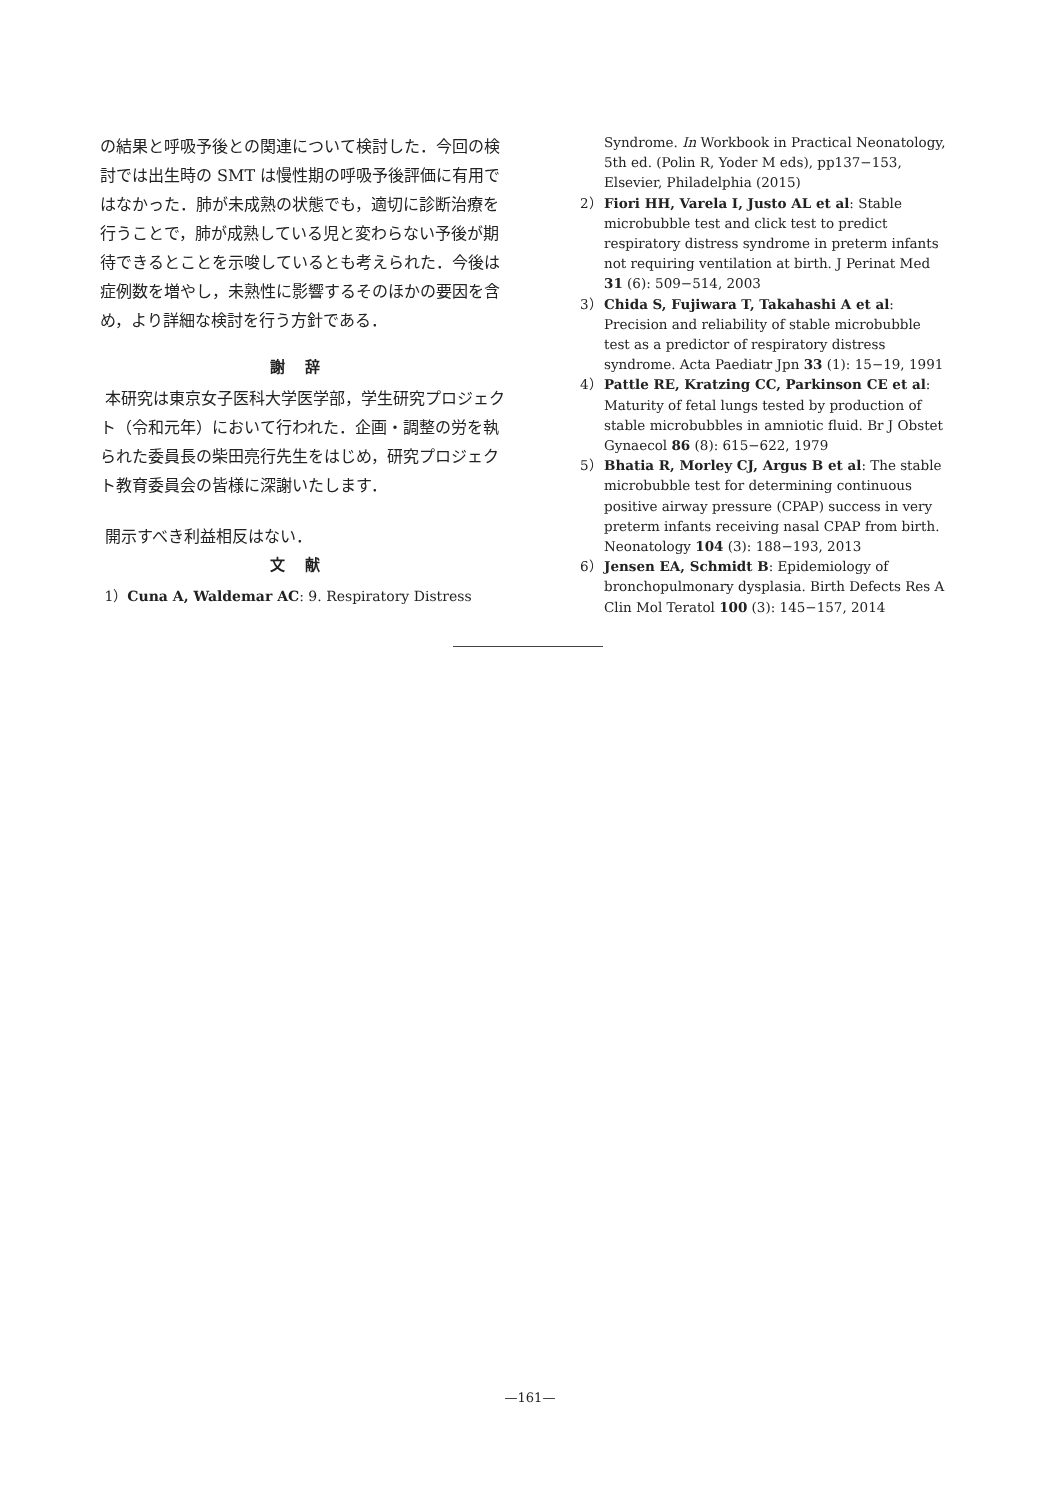の結果と呼吸予後との関連について検討した．今回の検討では出生時の SMT は慢性期の呼吸予後評価に有用ではなかった．肺が未成熟の状態でも，適切に診断治療を行うことで，肺が成熟している児と変わらない予後が期待できるとことを示唆しているとも考えられた．今後は症例数を増やし，未熟性に影響するそのほかの要因を含め，より詳細な検討を行う方針である．
謝辞
本研究は東京女子医科大学医学部，学生研究プロジェクト（令和元年）において行われた．企画・調整の労を執られた委員長の柴田亮行先生をはじめ，研究プロジェクト教育委員会の皆様に深謝いたします．
開示すべき利益相反はない．
文献
1）Cuna A, Waldemar AC: 9. Respiratory Distress
Syndrome. In Workbook in Practical Neonatology, 5th ed. (Polin R, Yoder M eds), pp137−153, Elsevier, Philadelphia (2015)
2） Fiori HH, Varela I, Justo AL et al: Stable microbubble test and click test to predict respiratory distress syndrome in preterm infants not requiring ventilation at birth. J Perinat Med 31 (6): 509−514, 2003
3） Chida S, Fujiwara T, Takahashi A et al: Precision and reliability of stable microbubble test as a predictor of respiratory distress syndrome. Acta Paediatr Jpn 33 (1): 15−19, 1991
4） Pattle RE, Kratzing CC, Parkinson CE et al: Maturity of fetal lungs tested by production of stable microbubbles in amniotic fluid. Br J Obstet Gynaecol 86 (8): 615−622, 1979
5） Bhatia R, Morley CJ, Argus B et al: The stable microbubble test for determining continuous positive airway pressure (CPAP) success in very preterm infants receiving nasal CPAP from birth. Neonatology 104 (3): 188−193, 2013
6） Jensen EA, Schmidt B: Epidemiology of bronchopulmonary dysplasia. Birth Defects Res A Clin Mol Teratol 100 (3): 145−157, 2014
—161—